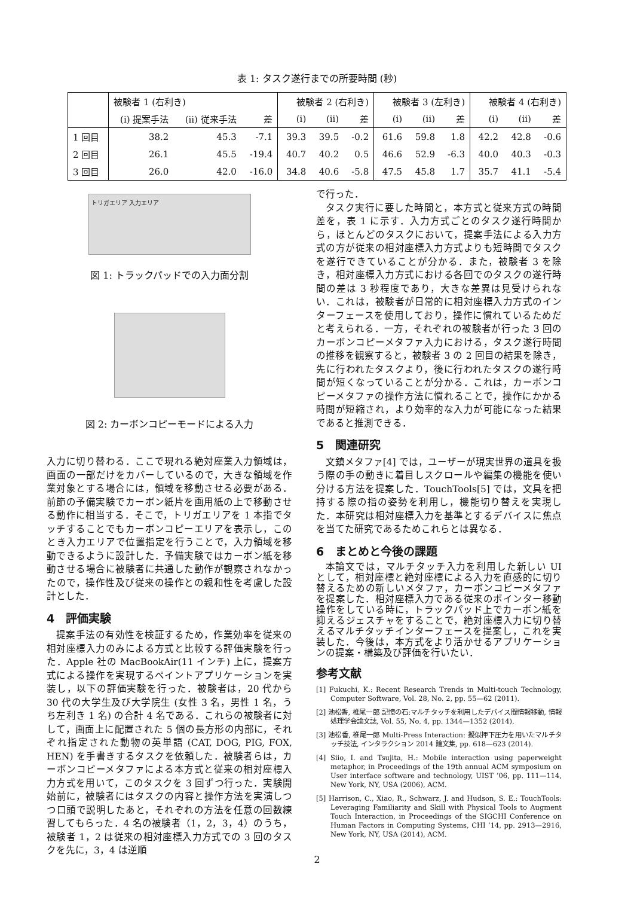表 1: タスク遂行までの所要時間 (秒)
| | 被験者 1 (右利き) | | | 被験者 2 (右利き) | | | 被験者 3 (左利き) | | | 被験者 4 (右利き) | | |
| --- | --- | --- | --- | --- | --- | --- | --- | --- | --- | --- | --- | --- |
| | (i) 提案手法 | (ii) 従来手法 | 差 | (i) | (ii) | 差 | (i) | (ii) | 差 | (i) | (ii) | 差 |
| 1 回目 | 38.2 | 45.3 | -7.1 | 39.3 | 39.5 | -0.2 | 61.6 | 59.8 | 1.8 | 42.2 | 42.8 | -0.6 |
| 2 回目 | 26.1 | 45.5 | -19.4 | 40.7 | 40.2 | 0.5 | 46.6 | 52.9 | -6.3 | 40.0 | 40.3 | -0.3 |
| 3 回目 | 26.0 | 42.0 | -16.0 | 34.8 | 40.6 | -5.8 | 47.5 | 45.8 | 1.7 | 35.7 | 41.1 | -5.4 |
トリガエリア 入力エリア
図 1: トラックパッドでの入力面分割
図 2: カーボンコピーモードによる入力
入力に切り替わる．ここで現れる絶対座業入力領域は，画面の一部だけをカバーしているので，大きな領域を作業対象とする場合には，領域を移動させる必要がある．前節の予備実験でカーボン紙片を画用紙の上で移動させる動作に相当する．そこで，トリガエリアを 1 本指でタッチすることでもカーボンコピーエリアを表示し，このとき入力エリアで位置指定を行うことで，入力領域を移動できるように設計した．予備実験ではカーボン紙を移動させる場合に被験者に共通した動作が観察されなかったので，操作性及び従来の操作との親和性を考慮した設計とした．
4　評価実験
提案手法の有効性を検証するため，作業効率を従来の相対座標入力のみによる方式と比較する評価実験を行った．Apple 社の MacBookAir(11 インチ) 上に，提案方式による操作を実現するペイントアプリケーションを実装し，以下の評価実験を行った．被験者は，20 代から 30 代の大学生及び大学院生 (女性 3 名，男性 1 名，うち左利き 1 名) の合計 4 名である．これらの被験者に対して，画面上に配置された 5 個の長方形の内部に，それぞれ指定された動物の英単語 (CAT, DOG, PIG, FOX, HEN) を手書きするタスクを依頼した．被験者らは，カーボンコピーメタファによる本方式と従来の相対座標入力方式を用いて，このタスクを 3 回ずつ行った．実験開始前に，被験者にはタスクの内容と操作方法を実演しつつ口頭で説明したあと，それぞれの方法を任意の回数練習してもらった．4 名の被験者（1，2，3，4）のうち，被験者 1，2 は従来の相対座標入力方式での 3 回のタスクを先に，3，4 は逆順
で行った．
タスク実行に要した時間と，本方式と従来方式の時間差を，表 1 に示す．入力方式ごとのタスク遂行時間から，ほとんどのタスクにおいて，提案手法による入力方式の方が従来の相対座標入力方式よりも短時間でタスクを遂行できていることが分かる．また，被験者 3 を除き，相対座標入力方式における各回でのタスクの遂行時間の差は 3 秒程度であり，大きな差異は見受けられない．これは，被験者が日常的に相対座標入力方式のインターフェースを使用しており，操作に慣れているためだと考えられる．一方，それぞれの被験者が行った 3 回のカーボンコピーメタファ入力における，タスク遂行時間の推移を観察すると，被験者 3 の 2 回目の結果を除き，先に行われたタスクより，後に行われたタスクの遂行時間が短くなっていることが分かる．これは，カーボンコピーメタファの操作方法に慣れることで，操作にかかる時間が短縮され，より効率的な入力が可能になった結果であると推測できる．
5　関連研究
文鎮メタファ[4] では，ユーザーが現実世界の道具を扱う際の手の動きに着目しスクロールや編集の機能を使い分ける方法を提案した．TouchTools[5] では，文具を把持する際の指の姿勢を利用し，機能切り替えを実現した．本研究は相対座標入力を基準とするデバイスに焦点を当てた研究であるためこれらとは異なる．
6　まとめと今後の課題
本論文では，マルチタッチ入力を利用した新しい UI として，相対座標と絶対座標による入力を直感的に切り替えるための新しいメタファ，カーボンコピーメタファを提案した．相対座標入力である従来のポインター移動操作をしている時に，トラックパッド上でカーボン紙を抑えるジェスチャをすることで，絶対座標入力に切り替えるマルチタッチインターフェースを提案し，これを実装した．今後は，本方式をより活かせるアプリケーションの提案・構築及び評価を行いたい．
参考文献
[1] Fukuchi, K.: Recent Research Trends in Multi-touch Technology, Computer Software, Vol. 28, No. 2, pp. 55—62 (2011).
[2] 池松香, 椎尾一郎 記憶の石:マルチタッチを利用したデバイス間情報移動, 情報処理学会論文誌, Vol. 55, No. 4, pp. 1344—1352 (2014).
[3] 池松香, 椎尾一郎 Multi-Press Interaction: 擬似押下圧力を用いたマルチタッチ技法, インタラクション 2014 論文集, pp. 618—623 (2014).
[4] Siio, I. and Tsujita, H.: Mobile interaction using paperweight metaphor, in Proceedings of the 19th annual ACM symposium on User interface software and technology, UIST ’06, pp. 111—114, New York, NY, USA (2006), ACM.
[5] Harrison, C., Xiao, R., Schwarz, J. and Hudson, S. E.: TouchTools: Leveraging Familiarity and Skill with Physical Tools to Augment Touch Interaction, in Proceedings of the SIGCHI Conference on Human Factors in Computing Systems, CHI ’14, pp. 2913—2916, New York, NY, USA (2014), ACM.
2